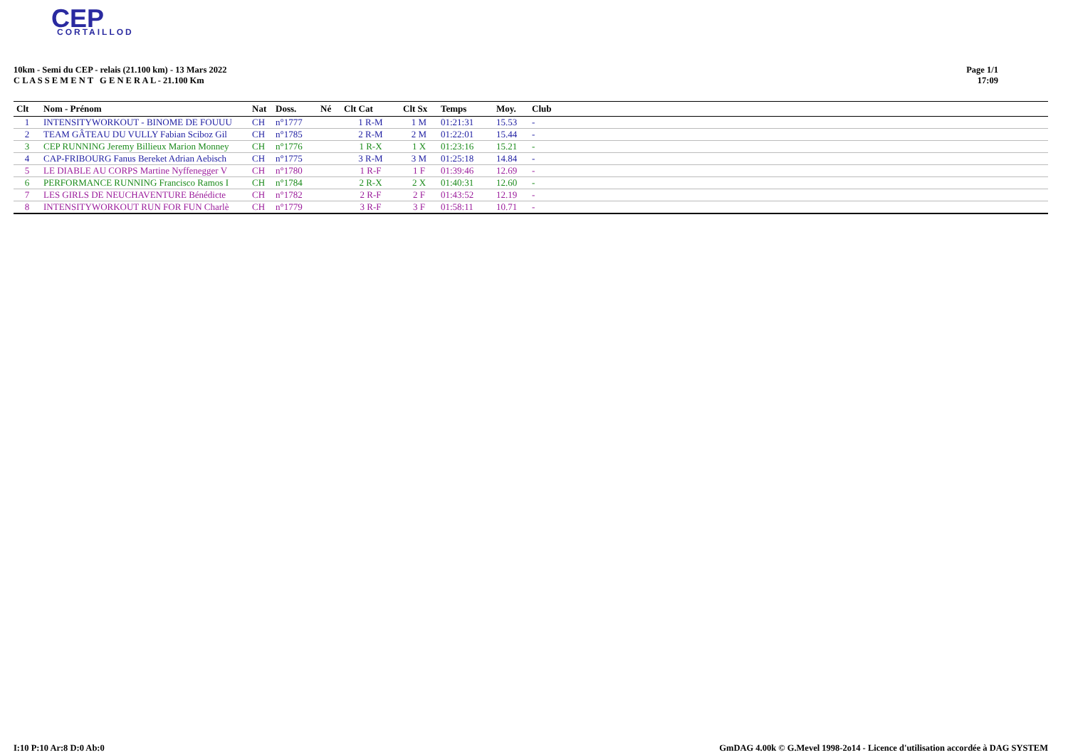CEP
CORTAILLOD
10km - Semi du CEP - relais (21.100 km) - 13 Mars 2022
C L A S S E M E N T G E N E R A L - 21.100 Km
Page 1/1
17:09
| Clt | Nom - Prénom | Nat | Doss. | Né | Clt Cat | Clt Sx | Temps | Moy. | Club |
| --- | --- | --- | --- | --- | --- | --- | --- | --- | --- |
| 1 | INTENSITYWORKOUT - BINOME DE FOUUU | CH | n°1777 | | 1 R-M | 1 M | 01:21:31 | 15.53 | - |
| 2 | TEAM GÂTEAU DU VULLY Fabian Sciboz Gil | CH | n°1785 | | 2 R-M | 2 M | 01:22:01 | 15.44 | - |
| 3 | CEP RUNNING Jeremy Billieux Marion Monney | CH | n°1776 | | 1 R-X | 1 X | 01:23:16 | 15.21 | - |
| 4 | CAP-FRIBOURG Fanus Bereket Adrian Aebisch | CH | n°1775 | | 3 R-M | 3 M | 01:25:18 | 14.84 | - |
| 5 | LE DIABLE AU CORPS Martine Nyffenegger V | CH | n°1780 | | 1 R-F | 1 F | 01:39:46 | 12.69 | - |
| 6 | PERFORMANCE RUNNING Francisco Ramos I | CH | n°1784 | | 2 R-X | 2 X | 01:40:31 | 12.60 | - |
| 7 | LES GIRLS DE NEUCHAVENTURE Bénédicte | CH | n°1782 | | 2 R-F | 2 F | 01:43:52 | 12.19 | - |
| 8 | INTENSITYWORKOUT RUN FOR FUN Charlè | CH | n°1779 | | 3 R-F | 3 F | 01:58:11 | 10.71 | - |
I:10 P:10 Ar:8 D:0 Ab:0 GmDAG 4.00k © G.Mevel 1998-2o14 - Licence d'utilisation accordée à DAG SYSTEM